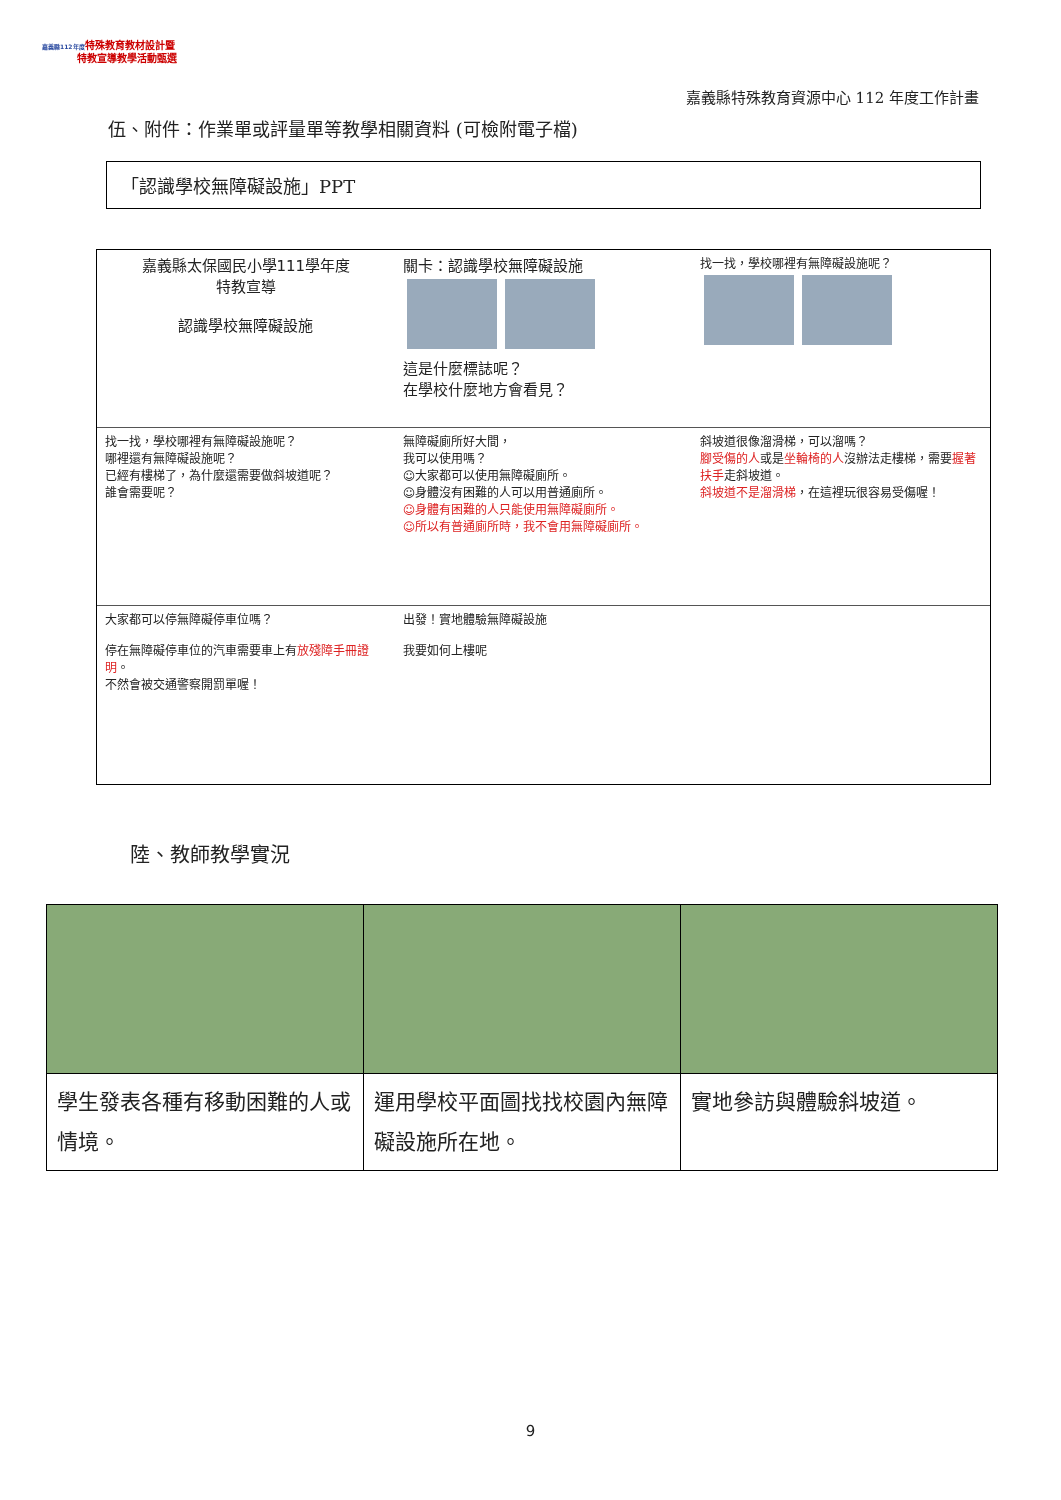嘉義縣112年度特殊教育教材設計暨
特教宣導教學活動甄選
嘉義縣特殊教育資源中心 112 年度工作計畫
伍、附件：作業單或評量單等教學相關資料 (可檢附電子檔)
「認識學校無障礙設施」PPT
嘉義縣太保國民小學111學年度
特教宣導
認識學校無障礙設施
關卡：認識學校無障礙設施
這是什麼標誌呢？
在學校什麼地方會看見？
找一找，學校哪裡有無障礙設施呢？
找一找，學校哪裡有無障礙設施呢？
哪裡還有無障礙設施呢？
已經有樓梯了，為什麼還需要做斜坡道呢？
誰會需要呢？
無障礙廁所好大間，
我可以使用嗎？
☺大家都可以使用無障礙廁所。
☺身體沒有困難的人可以用普通廁所。
☺身體有困難的人只能使用無障礙廁所。
☺所以有普通廁所時，我不會用無障礙廁所。
斜坡道很像溜滑梯，可以溜嗎？
腳受傷的人或是坐輪椅的人沒辦法走樓梯，需要握著扶手走斜坡道。
斜坡道不是溜滑梯，在這裡玩很容易受傷喔！
大家都可以停無障礙停車位嗎？
停在無障礙停車位的汽車需要車上有放殘障手冊證明。
不然會被交通警察開罰單喔！
出發！實地體驗無障礙設施
我要如何上樓呢
陸、教師教學實況
| 學生發表各種有移動困難的人或情境。 | 運用學校平面圖找找校園內無障礙設施所在地。 | 實地參訪與體驗斜坡道。 |
9